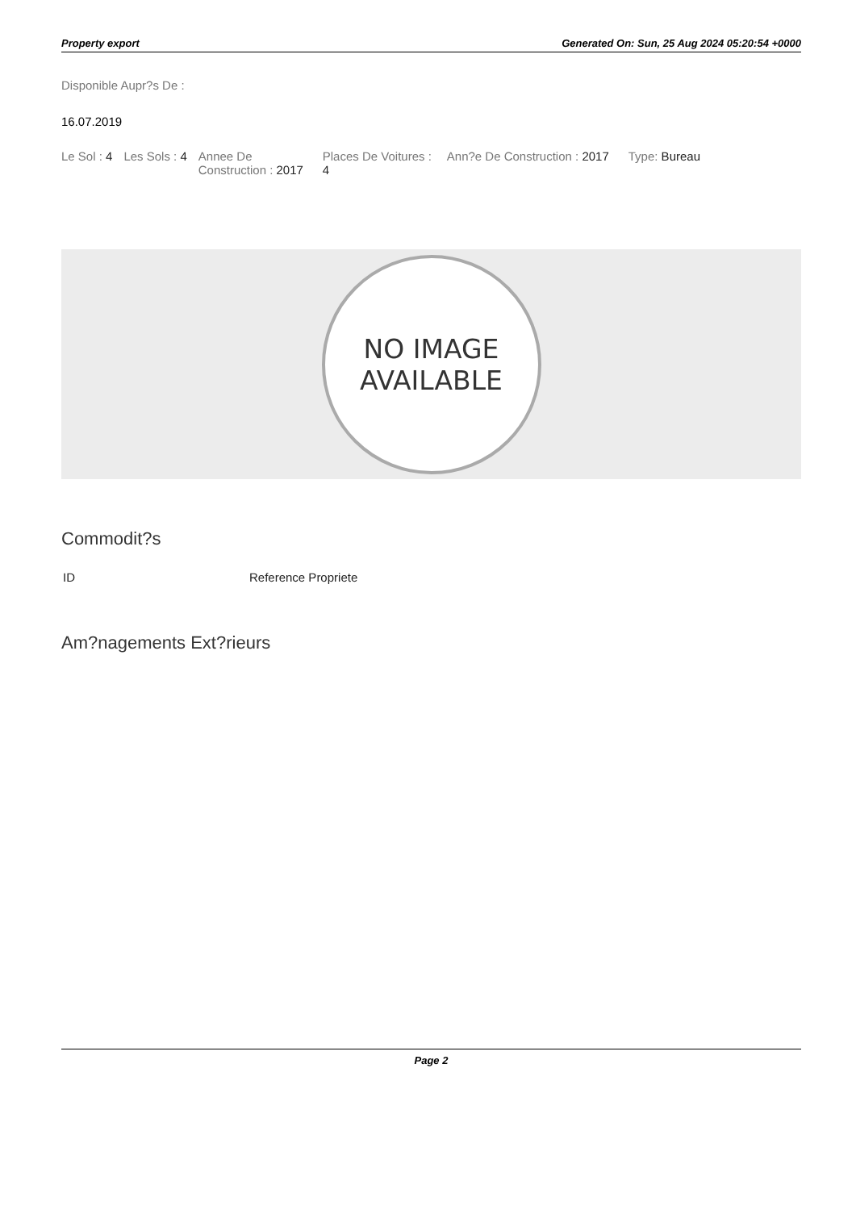Property export Generated On: Sun, 25 Aug 2024 05:20:54 +0000
Disponible Aupr?s De :
16.07.2019
| Le Sol : 4 | Les Sols : 4 | Annee De Construction : 2017 | Places De Voitures : 4 | Ann?e De Construction : 2017 | Type: Bureau |
NO IMAGE
AVAILABLE
Commodit?s
| ID | Reference Propriete |
Am?nagements Ext?rieurs
Page 2